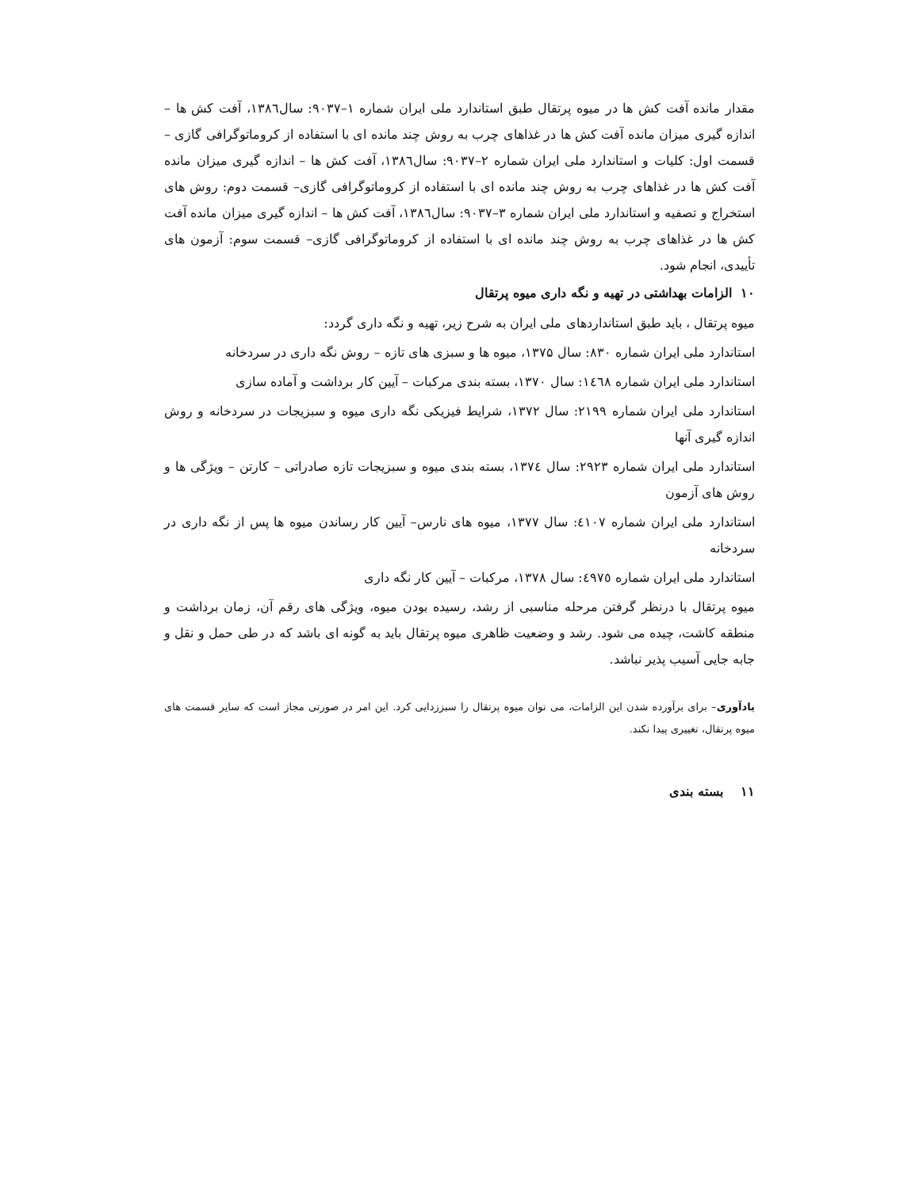مقدار مانده آفت کش ها در میوه پرتقال طبق استاندارد ملی ایران شماره ۱–۹۰۳۷: سال۱۳۸٦، آفت کش ها – اندازه گیری میزان مانده آفت کش ها در غذاهای چرب به روش چند مانده ای با استفاده از کروماتوگرافی گازی – قسمت اول: کلیات و استاندارد ملی ایران شماره ۲–۹۰۳۷: سال۱۳۸٦، آفت کش ها – اندازه گیری میزان مانده آفت کش ها در غذاهای چرب به روش چند مانده ای با استفاده از کروماتوگرافی گازی– قسمت دوم: روش های استخراج و تصفیه و استاندارد ملی ایران شماره ۳–۹۰۳۷: سال۱۳۸٦، آفت کش ها – اندازه گیری میزان مانده آفت کش ها در غذاهای چرب به روش چند مانده ای با استفاده از کروماتوگرافی گازی– قسمت سوم: آزمون های تأییدی، انجام شود.
۱۰ الزامات بهداشتی در تهیه و نگه داری میوه پرتقال
میوه پرتقال ، باید طبق استانداردهای ملی ایران به شرح زیر، تهیه و نگه داری گردد:
استاندارد ملی ایران شماره ۸۳۰: سال ۱۳۷۵، میوه ها و سبزی های تازه – روش نگه داری در سردخانه
استاندارد ملی ایران شماره ١٤٦٨: سال ۱۳۷۰، بسته بندی مرکبات – آیین کار برداشت و آماده سازی
استاندارد ملی ایران شماره ۲۱۹۹: سال ۱۳۷۲، شرایط فیزیکی نگه داری میوه و سبزیجات در سردخانه و روش اندازه گیری آنها
استاندارد ملی ایران شماره ۲۹۲۳: سال ١٣٧٤، بسته بندی میوه و سبزیجات تازه صادراتی – کارتن – ویژگی ها و روش های آزمون
استاندارد ملی ایران شماره ٤١٠٧: سال ۱۳۷۷، میوه های نارس– آیین کار رساندن میوه ها پس از نگه داری در سردخانه
استاندارد ملی ایران شماره ٤٩٧٥: سال ۱۳۷۸، مرکبات – آیین کار نگه داری
میوه پرتقال با درنظر گرفتن مرحله مناسبی از رشد، رسیده بودن میوه، ویژگی های رقم آن، زمان برداشت و منطقه کاشت، چیده می شود. رشد و وضعیت ظاهری میوه پرتقال باید به گونه ای باشد که در طی حمل و نقل و جابه جایی آسیب پذیر نباشد.
یادآوری– برای برآورده شدن این الزامات، می توان میوه پرتقال را سبززدایی کرد. این امر در صورتی مجاز است که سایر قسمت های میوه پرتقال، تغییری پیدا نکند.
۱۱ بسته بندی